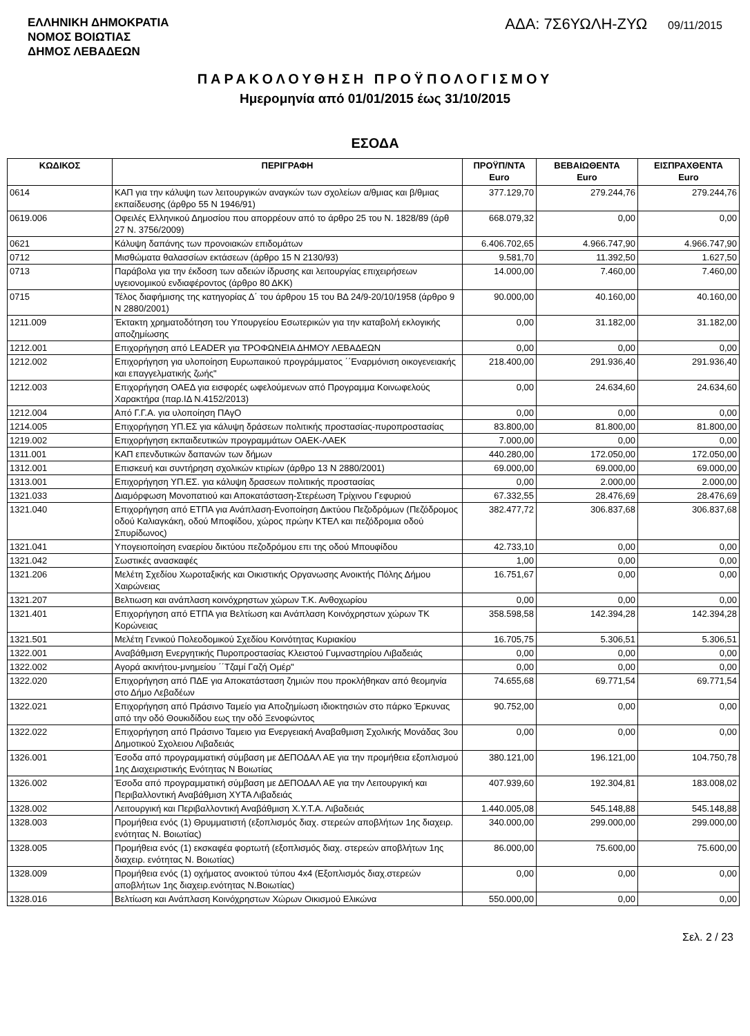ΕΛΛΗΝΙΚΗ ΔΗΜΟΚΡΑΤΙΑ
ΝΟΜΟΣ ΒΟΙΩΤΙΑΣ
ΔΗΜΟΣ ΛΕΒΑΔΕΩΝ
ΑΔΑ: 7Σ6ΥΩΛΗ-ΖΥΩ
09/11/2015
ΠΑΡΑΚΟΛΟΥΘΗΣΗ ΠΡΟΫΠΟΛΟΓΙΣΜΟΥ
Ημερομηνία από 01/01/2015 έως 31/10/2015
ΕΣΟΔΑ
| ΚΩΔΙΚΟΣ | ΠΕΡΙΓΡΑΦΗ | ΠΡΟΫΠ/ΝΤΑ Euro | ΒΕΒΑΙΩΘΕΝΤΑ Euro | ΕΙΣΠΡΑΧΘΕΝΤΑ Euro |
| --- | --- | --- | --- | --- |
| 0614 | ΚΑΠ για την κάλυψη των λειτουργικών αναγκών των σχολείων α/θμιας και β/θμιας εκπαίδευσης (άρθρο 55 Ν 1946/91) | 377.129,70 | 279.244,76 | 279.244,76 |
| 0619.006 | Οφειλές Ελληνικού Δημοσίου που απορρέουν από το άρθρο 25 του Ν. 1828/89 (άρθ 27 Ν. 3756/2009) | 668.079,32 | 0,00 | 0,00 |
| 0621 | Κάλυψη δαπάνης των προνοιακών επιδομάτων | 6.406.702,65 | 4.966.747,90 | 4.966.747,90 |
| 0712 | Μισθώματα θαλασσίων εκτάσεων (άρθρο 15 Ν 2130/93) | 9.581,70 | 11.392,50 | 1.627,50 |
| 0713 | Παράβολα για την έκδοση των αδειών ίδρυσης και λειτουργίας επιχειρήσεων υγειονομικού ενδιαφέροντος (άρθρο 80 ΔΚΚ) | 14.000,00 | 7.460,00 | 7.460,00 |
| 0715 | Τέλος διαφήμισης της κατηγορίας Δ΄ του άρθρου 15 του ΒΔ 24/9-20/10/1958 (άρθρο 9 Ν 2880/2001) | 90.000,00 | 40.160,00 | 40.160,00 |
| 1211.009 | Έκτακτη χρηματοδότηση του Υπουργείου Εσωτερικών για την καταβολή εκλογικής αποζημίωσης | 0,00 | 31.182,00 | 31.182,00 |
| 1212.001 | Επιχορήγηση από LEADER για ΤΡΟΦΩΝΕΙΑ ΔΗΜΟΥ ΛΕΒΑΔΕΩΝ | 0,00 | 0,00 | 0,00 |
| 1212.002 | Επιχορήγηση για υλοποίηση Ευρωπαικού προγράμματος ΄΄Εναρμόνιση οικογενειακής και επαγγελματικής ζωής" | 218.400,00 | 291.936,40 | 291.936,40 |
| 1212.003 | Επιχορήγηση ΟΑΕΔ για εισφορές ωφελούμενων από Προγραμμα Κοινωφελούς Χαρακτήρα (παρ.ΙΔ Ν.4152/2013) | 0,00 | 24.634,60 | 24.634,60 |
| 1212.004 | Από Γ.Γ.Α. για υλοποίηση ΠΑγΟ | 0,00 | 0,00 | 0,00 |
| 1214.005 | Επιχορήγηση ΥΠ.ΕΣ για κάλυψη δράσεων πολιτικής προστασίας-πυροπροστασίας | 83.800,00 | 81.800,00 | 81.800,00 |
| 1219.002 | Επιχορήγηση εκπαιδευτικών προγραμμάτων ΟΑΕΚ-ΛΑΕΚ | 7.000,00 | 0,00 | 0,00 |
| 1311.001 | ΚΑΠ επενδυτικών δαπανών των δήμων | 440.280,00 | 172.050,00 | 172.050,00 |
| 1312.001 | Επισκευή και συντήρηση σχολικών κτιρίων (άρθρο 13 Ν 2880/2001) | 69.000,00 | 69.000,00 | 69.000,00 |
| 1313.001 | Επιχορήγηση ΥΠ.ΕΣ. για κάλυψη δρασεων πολιτικής προστασίας | 0,00 | 2.000,00 | 2.000,00 |
| 1321.033 | Διαμόρφωση Μονοπατιού και Αποκατάσταση-Στερέωση Τρίχινου Γεφυριού | 67.332,55 | 28.476,69 | 28.476,69 |
| 1321.040 | Επιχορήγηση από ΕΤΠΑ για Ανάπλαση-Ενοποίηση Δικτύου Πεζοδρόμων (Πεζόδρομος οδού Καλιαγκάκη, οδού Μποφίδου, χώρος πρώην ΚΤΕΛ και πεζόδρομια οδού Σπυρίδωνος) | 382.477,72 | 306.837,68 | 306.837,68 |
| 1321.041 | Υπογειοποίηση εναερίου δικτύου πεζοδρόμου επι της οδού Μπουφίδου | 42.733,10 | 0,00 | 0,00 |
| 1321.042 | Σωστικές ανασκαφές | 1,00 | 0,00 | 0,00 |
| 1321.206 | Μελέτη Σχεδίου Χωροταξικής και Οικιστικής Οργανωσης Ανοικτής Πόλης Δήμου Χαιρώνειας | 16.751,67 | 0,00 | 0,00 |
| 1321.207 | Βελτιωση και ανάπλαση κοινόχρηστων χώρων Τ.Κ. Ανθοχωρίου | 0,00 | 0,00 | 0,00 |
| 1321.401 | Επιχορήγηση από ΕΤΠΑ για Βελτίωση και Ανάπλαση Κοινόχρηστων χώρων ΤΚ Κορώνειας | 358.598,58 | 142.394,28 | 142.394,28 |
| 1321.501 | Μελέτη Γενικού Πολεοδομικού Σχεδίου Κοινότητας Κυριακίου | 16.705,75 | 5.306,51 | 5.306,51 |
| 1322.001 | Αναβάθμιση Ενεργητικής Πυροπροστασίας Κλειστού Γυμναστηρίου Λιβαδειάς | 0,00 | 0,00 | 0,00 |
| 1322.002 | Αγορά ακινήτου-μνημείου ΄΄Τζαμί Γαζή Ομέρ" | 0,00 | 0,00 | 0,00 |
| 1322.020 | Επιχορήγηση από ΠΔΕ για Αποκατάσταση ζημιών που προκλήθηκαν από θεομηνία στο Δήμο Λεβαδέων | 74.655,68 | 69.771,54 | 69.771,54 |
| 1322.021 | Επιχορήγηση από Πράσινο Ταμείο για Αποζημίωση ιδιοκτησιών στο πάρκο Έρκυνας από την οδό Θουκιδίδου εως την οδό Ξενοφώντος | 90.752,00 | 0,00 | 0,00 |
| 1322.022 | Επιχορήγηση από Πράσινο Ταμειο για Ενεργειακή Αναβαθμιση Σχολικής Μονάδας 3ου Δημοτικού Σχολειου Λιβαδειάς | 0,00 | 0,00 | 0,00 |
| 1326.001 | Έσοδα από προγραμματική σύμβαση με ΔΕΠΟΔΑΛ ΑΕ για την προμήθεια εξοπλισμού 1ης Διαχειριστικής Ενότητας Ν Βοιωτίας | 380.121,00 | 196.121,00 | 104.750,78 |
| 1326.002 | Έσοδα από προγραμματική σύμβαση με ΔΕΠΟΔΑΛ ΑΕ για την Λειτουργική και Περιβαλλοντική Αναβάθμιση ΧΥΤΑ Λιβαδειάς | 407.939,60 | 192.304,81 | 183.008,02 |
| 1328.002 | Λειτουργική και Περιβαλλοντική Αναβάθμιση Χ.Υ.Τ.Α. Λιβαδειάς | 1.440.005,08 | 545.148,88 | 545.148,88 |
| 1328.003 | Προμήθεια ενός (1) Θρυμματιστή (εξοπλισμός διαχ. στερεών αποβλήτων 1ης διαχειρ. ενότητας Ν. Βοιωτίας) | 340.000,00 | 299.000,00 | 299.000,00 |
| 1328.005 | Προμήθεια ενός (1) εκσκαφέα φορτωτή (εξοπλισμός διαχ. στερεών αποβλήτων 1ης διαχειρ. ενότητας Ν. Βοιωτίας) | 86.000,00 | 75.600,00 | 75.600,00 |
| 1328.009 | Προμήθεια ενός (1) οχήματος ανοικτού τύπου 4x4 (Εξοπλισμός διαχ.στερεών αποβλήτων 1ης διαχειρ.ενότητας Ν.Βοιωτίας) | 0,00 | 0,00 | 0,00 |
| 1328.016 | Βελτίωση και Ανάπλαση Κοινόχρηστων Χώρων Οικισμού Ελικώνα | 550.000,00 | 0,00 | 0,00 |
Σελ. 2 / 23